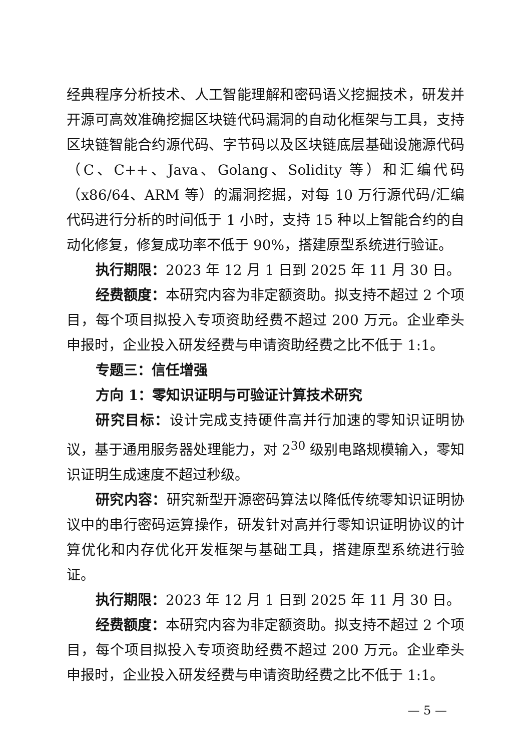经典程序分析技术、人工智能理解和密码语义挖掘技术，研发并开源可高效准确挖掘区块链代码漏洞的自动化框架与工具，支持区块链智能合约源代码、字节码以及区块链底层基础设施源代码（C、C++、Java、Golang、Solidity 等）和汇编代码（x86/64、ARM 等）的漏洞挖掘，对每 10 万行源代码/汇编代码进行分析的时间低于 1 小时，支持 15 种以上智能合约的自动化修复，修复成功率不低于 90%，搭建原型系统进行验证。
执行期限：2023 年 12 月 1 日到 2025 年 11 月 30 日。
经费额度：本研究内容为非定额资助。拟支持不超过 2 个项目，每个项目拟投入专项资助经费不超过 200 万元。企业牵头申报时，企业投入研发经费与申请资助经费之比不低于 1:1。
专题三：信任增强
方向 1：零知识证明与可验证计算技术研究
研究目标：设计完成支持硬件高并行加速的零知识证明协议，基于通用服务器处理能力，对 2<sup>30</sup> 级别电路规模输入，零知识证明生成速度不超过秒级。
研究内容：研究新型开源密码算法以降低传统零知识证明协议中的串行密码运算操作，研发针对高并行零知识证明协议的计算优化和内存优化开发框架与基础工具，搭建原型系统进行验证。
执行期限：2023 年 12 月 1 日到 2025 年 11 月 30 日。
经费额度：本研究内容为非定额资助。拟支持不超过 2 个项目，每个项目拟投入专项资助经费不超过 200 万元。企业牵头申报时，企业投入研发经费与申请资助经费之比不低于 1:1。
— 5 —